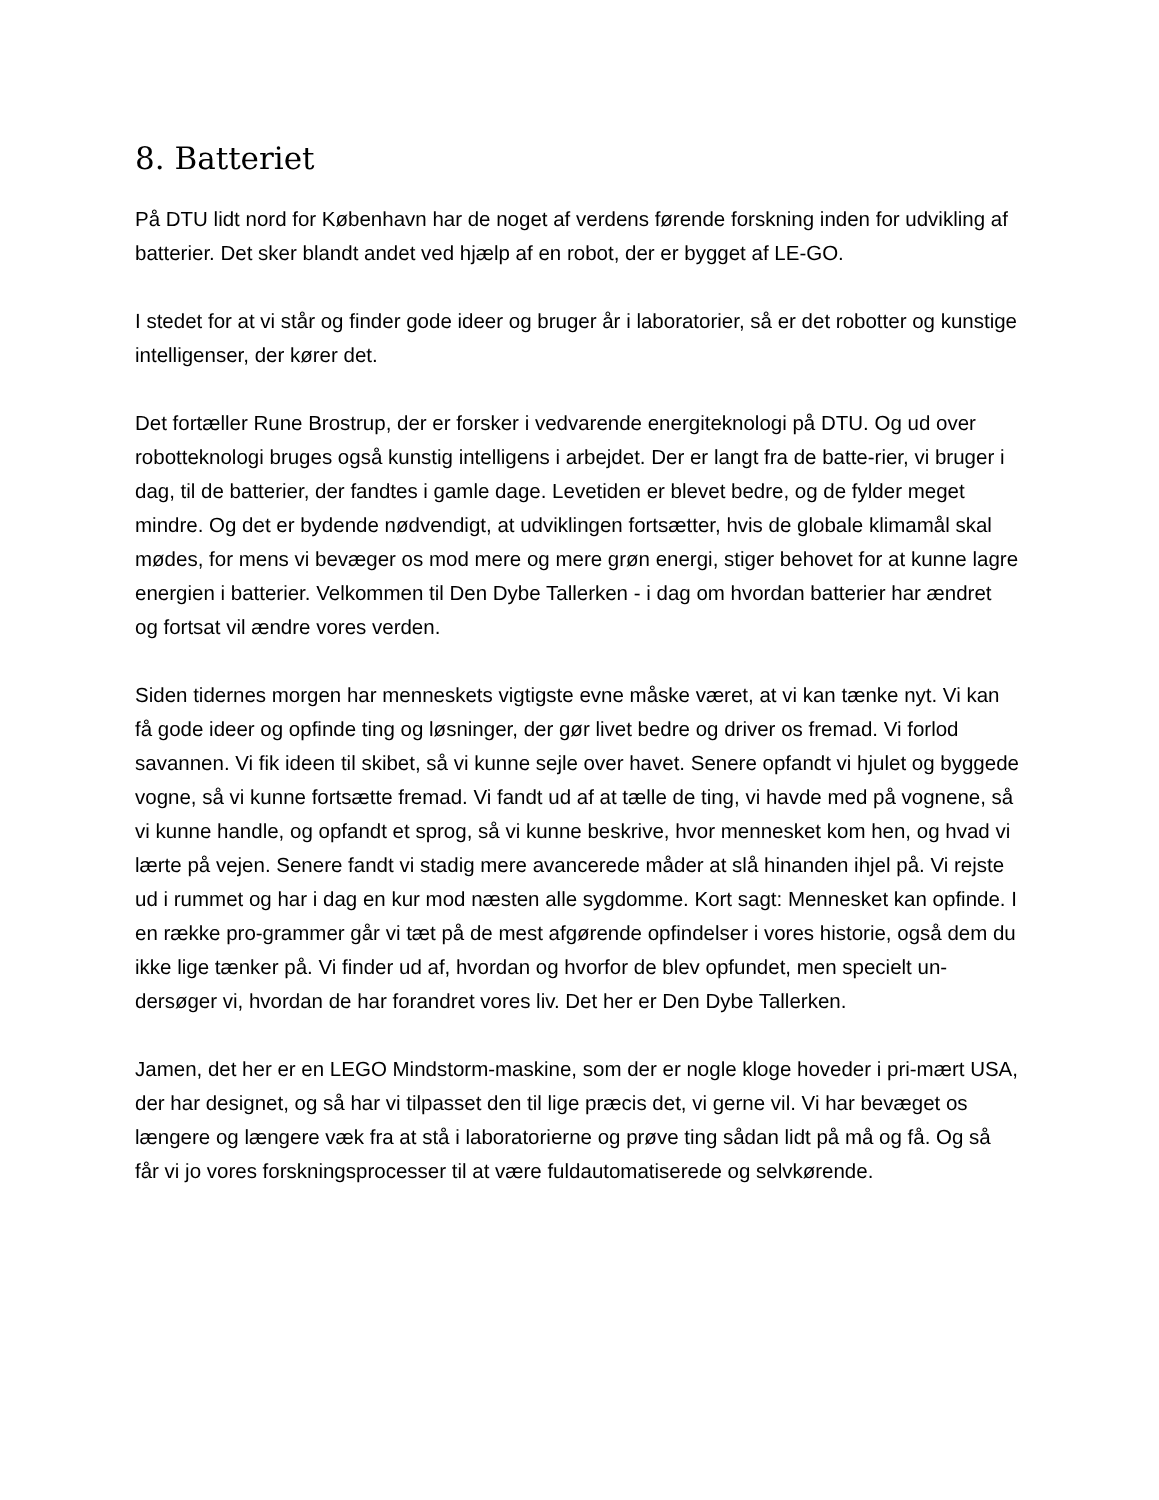8. Batteriet
På DTU lidt nord for København har de noget af verdens førende forskning inden for udvikling af batterier. Det sker blandt andet ved hjælp af en robot, der er bygget af LE-GO.
I stedet for at vi står og finder gode ideer og bruger år i laboratorier, så er det robotter og kunstige intelligenser, der kører det.
Det fortæller Rune Brostrup, der er forsker i vedvarende energiteknologi på DTU. Og ud over robotteknologi bruges også kunstig intelligens i arbejdet. Der er langt fra de batte-rier, vi bruger i dag, til de batterier, der fandtes i gamle dage. Levetiden er blevet bedre, og de fylder meget mindre. Og det er bydende nødvendigt, at udviklingen fortsætter, hvis de globale klimamål skal mødes, for mens vi bevæger os mod mere og mere grøn energi, stiger behovet for at kunne lagre energien i batterier. Velkommen til Den Dybe Tallerken - i dag om hvordan batterier har ændret og fortsat vil ændre vores verden.
Siden tidernes morgen har menneskets vigtigste evne måske været, at vi kan tænke nyt. Vi kan få gode ideer og opfinde ting og løsninger, der gør livet bedre og driver os fremad. Vi forlod savannen. Vi fik ideen til skibet, så vi kunne sejle over havet. Senere opfandt vi hjulet og byggede vogne, så vi kunne fortsætte fremad. Vi fandt ud af at tælle de ting, vi havde med på vognene, så vi kunne handle, og opfandt et sprog, så vi kunne beskrive, hvor mennesket kom hen, og hvad vi lærte på vejen. Senere fandt vi stadig mere avancerede måder at slå hinanden ihjel på. Vi rejste ud i rummet og har i dag en kur mod næsten alle sygdomme. Kort sagt: Mennesket kan opfinde. I en række pro-grammer går vi tæt på de mest afgørende opfindelser i vores historie, også dem du ikke lige tænker på. Vi finder ud af, hvordan og hvorfor de blev opfundet, men specielt un-dersøger vi, hvordan de har forandret vores liv. Det her er Den Dybe Tallerken.
Jamen, det her er en LEGO Mindstorm-maskine, som der er nogle kloge hoveder i pri-mært USA, der har designet, og så har vi tilpasset den til lige præcis det, vi gerne vil. Vi har bevæget os længere og længere væk fra at stå i laboratorierne og prøve ting sådan lidt på må og få. Og så får vi jo vores forskningsprocesser til at være fuldautomatiserede og selvkørende.